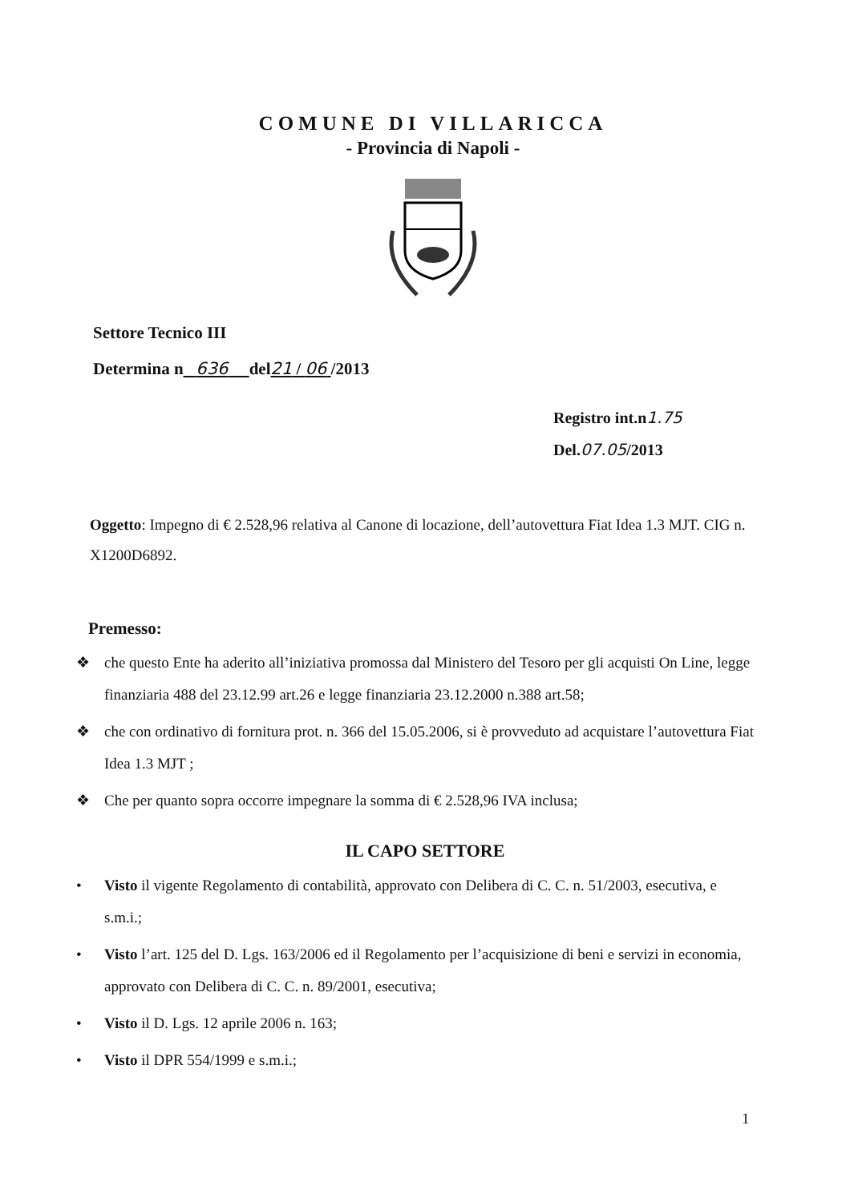COMUNE DI VILLARICCA
- Provincia di Napoli -
Settore Tecnico III
Determina n 636 del21 / 06 /2013
Registro int.n1.75
Del.07.05/2013
Oggetto: Impegno di € 2.528,96 relativa al Canone di locazione, dell’autovettura Fiat Idea 1.3 MJT. CIG n. X1200D6892.
Premesso:
❖ che questo Ente ha aderito all’iniziativa promossa dal Ministero del Tesoro per gli acquisti On Line, legge finanziaria 488 del 23.12.99 art.26 e legge finanziaria 23.12.2000 n.388 art.58;
❖ che con ordinativo di fornitura prot. n. 366 del 15.05.2006, si è provveduto ad acquistare l’autovettura Fiat Idea 1.3 MJT ;
❖ Che per quanto sopra occorre impegnare la somma di € 2.528,96 IVA inclusa;
IL CAPO SETTORE
• Visto il vigente Regolamento di contabilità, approvato con Delibera di C. C. n. 51/2003, esecutiva, e s.m.i.;
• Visto l’art. 125 del D. Lgs. 163/2006 ed il Regolamento per l’acquisizione di beni e servizi in economia, approvato con Delibera di C. C. n. 89/2001, esecutiva;
• Visto il D. Lgs. 12 aprile 2006 n. 163;
• Visto il DPR 554/1999 e s.m.i.;
1